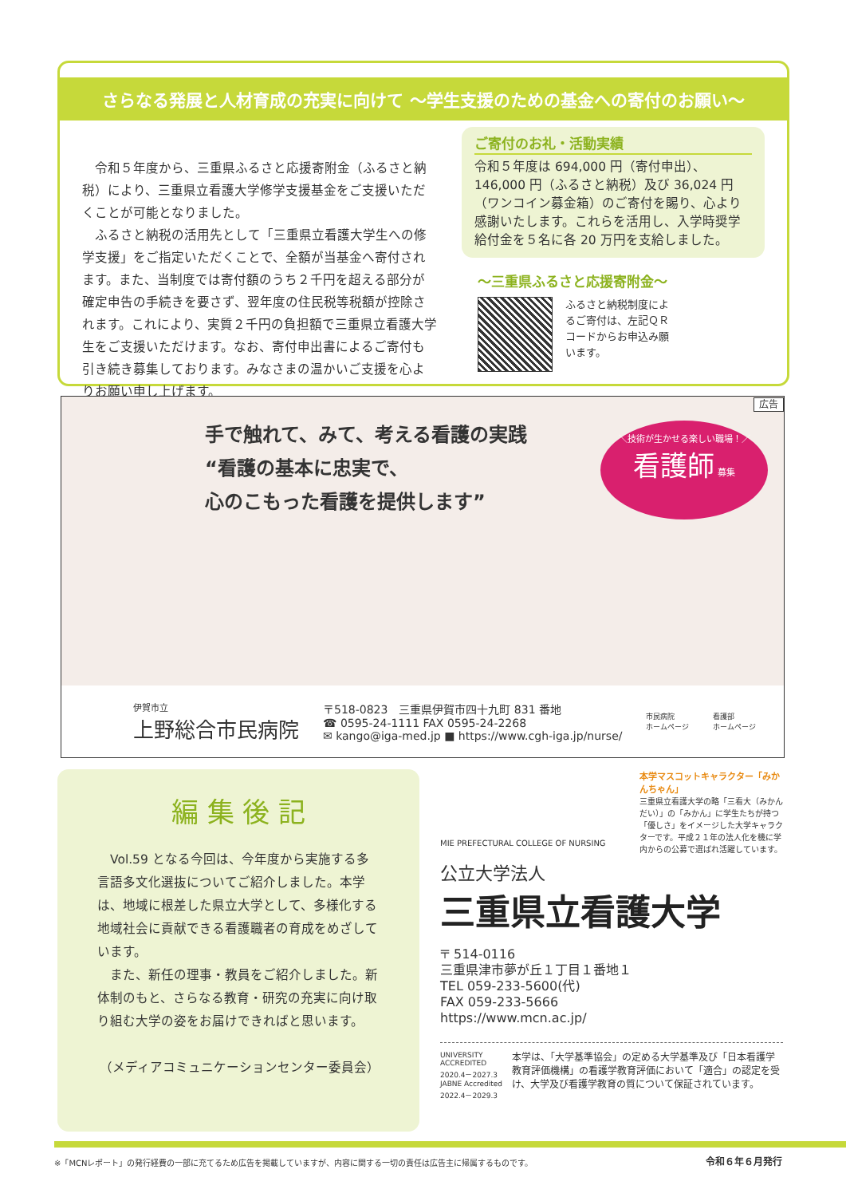さらなる発展と人材育成の充実に向けて ～学生支援のための基金への寄付のお願い～
　令和５年度から、三重県ふるさと応援寄附金（ふるさと納税）により、三重県立看護大学修学支援基金をご支援いただくことが可能となりました。
　ふるさと納税の活用先として「三重県立看護大学生への修学支援」をご指定いただくことで、全額が当基金へ寄付されます。また、当制度では寄付額のうち２千円を超える部分が確定申告の手続きを要さず、翌年度の住民税等税額が控除されます。これにより、実質２千円の負担額で三重県立看護大学生をご支援いただけます。なお、寄付申出書によるご寄付も引き続き募集しております。みなさまの温かいご支援を心よりお願い申し上げます。
ご寄付のお礼・活動実績
令和５年度は 694,000 円（寄付申出）、146,000 円（ふるさと納税）及び 36,024 円（ワンコイン募金箱）のご寄付を賜り、心より感謝いたします。これらを活用し、入学時奨学給付金を５名に各 20 万円を支給しました。
～三重県ふるさと応援寄附金～
ふるさと納税制度によるご寄付は、左記ＱＲコードからお申込み願います。
広告
手で触れて、みて、考える看護の実践
“看護の基本に忠実で、
心のこもった看護を提供します”
＼技術が生かせる楽しい職場！／
看護師 募集
伊賀市立
上野総合市民病院
〒518-0823　三重県伊賀市四十九町 831 番地
☎ 0595-24-1111 FAX 0595-24-2268
✉ kango@iga-med.jp ■ https://www.cgh-iga.jp/nurse/
市民病院
ホームページ
看護部
ホームページ
編 集 後 記
　Vol.59 となる今回は、今年度から実施する多言語多文化選抜についてご紹介しました。本学は、地域に根差した県立大学として、多様化する地域社会に貢献できる看護職者の育成をめざしています。
　また、新任の理事・教員をご紹介しました。新体制のもと、さらなる教育・研究の充実に向け取り組む大学の姿をお届けできればと思います。
（メディアコミュニケーションセンター委員会）
本学マスコットキャラクター「みかんちゃん」
三重県立看護大学の略「三看大（みかんだい）」の「みかん」に学生たちが持つ「優しさ」をイメージした大学キャラクターです。平成２１年の法人化を機に学内からの公募で選ばれ活躍しています。
MIE PREFECTURAL COLLEGE OF NURSING
公立大学法人
三重県立看護大学
〒 514-0116
三重県津市夢が丘１丁目１番地１
TEL 059-233-5600(代)
FAX 059-233-5666
https://www.mcn.ac.jp/
UNIVERSITY ACCREDITED 2020.4－2027.3 JABNE Accredited 2022.4－2029.3
本学は、「大学基準協会」の定める大学基準及び「日本看護学教育評価機構」の看護学教育評価において「適合」の認定を受け、大学及び看護学教育の質について保証されています。
※「MCNレポート」の発行経費の一部に充てるため広告を掲載していますが、内容に関する一切の責任は広告主に帰属するものです。 令和６年６月発行